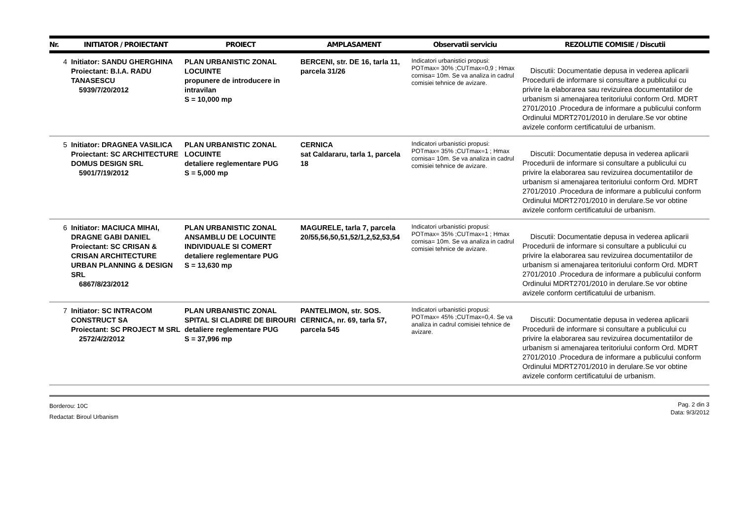| Nr. | INITIATOR / PROIECTANT | PROIECT | AMPLASAMENT | Observatii serviciu | REZOLUTIE COMISIE / Discutii |
| --- | --- | --- | --- | --- | --- |
| 4 | Initiator: SANDU GHERGHINA Proiectant: B.I.A. RADU TANASESCU 5939/7/20/2012 | PLAN URBANISTIC ZONAL LOCUINTE propunere de introducere in intravilan S = 10,000 mp | BERCENI, str. DE 16, tarla 11, parcela 31/26 | Indicatori urbanistici propusi: POTmax= 30% ;CUTmax=0,9 ; Hmax cornisa= 10m. Se va analiza in cadrul comisiei tehnice de avizare. | Discutii: Documentatie depusa in vederea aplicarii Procedurii de informare si consultare a publicului cu privire la elaborarea sau revizuirea documentatiilor de urbanism si amenajarea teritoriului conform Ord. MDRT 2701/2010 .Procedura de informare a publicului conform Ordinului MDRT2701/2010 in derulare.Se vor obtine avizele conform certificatului de urbanism. |
| 5 | Initiator: DRAGNEA VASILICA Proiectant: SC ARCHITECTURE DOMUS DESIGN SRL 5901/7/19/2012 | PLAN URBANISTIC ZONAL LOCUINTE detaliere reglementare PUG S = 5,000 mp | CERNICA sat Caldararu, tarla 1, parcela 18 | Indicatori urbanistici propusi: POTmax= 35% ;CUTmax=1 ; Hmax cornisa= 10m. Se va analiza in cadrul comisiei tehnice de avizare. | Discutii: Documentatie depusa in vederea aplicarii Procedurii de informare si consultare a publicului cu privire la elaborarea sau revizuirea documentatiilor de urbanism si amenajarea teritoriului conform Ord. MDRT 2701/2010 .Procedura de informare a publicului conform Ordinului MDRT2701/2010 in derulare.Se vor obtine avizele conform certificatului de urbanism. |
| 6 | Initiator: MACIUCA MIHAI, DRAGNE GABI DANIEL Proiectant: SC CRISAN & CRISAN ARCHITECTURE URBAN PLANNING & DESIGN SRL 6867/8/23/2012 | PLAN URBANISTIC ZONAL ANSAMBLU DE LOCUINTE INDIVIDUALE SI COMERT detaliere reglementare PUG S = 13,630 mp | MAGURELE, tarla 7, parcela 20/55,56,50,51,52/1,2,52,53,54 | Indicatori urbanistici propusi: POTmax= 35% ;CUTmax=1 ; Hmax cornisa= 10m. Se va analiza in cadrul comisiei tehnice de avizare. | Discutii: Documentatie depusa in vederea aplicarii Procedurii de informare si consultare a publicului cu privire la elaborarea sau revizuirea documentatiilor de urbanism si amenajarea teritoriului conform Ord. MDRT 2701/2010 .Procedura de informare a publicului conform Ordinului MDRT2701/2010 in derulare.Se vor obtine avizele conform certificatului de urbanism. |
| 7 | Initiator: SC INTRACOM CONSTRUCT SA Proiectant: SC PROJECT M SRL 2572/4/2/2012 | PLAN URBANISTIC ZONAL SPITAL SI CLADIRE DE BIROURI detaliere reglementare PUG S = 37,996 mp | PANTELIMON, str. SOS. CERNICA, nr. 69, tarla 57, parcela 545 | Indicatori urbanistici propusi: POTmax= 45% ;CUTmax=0,4. Se va analiza in cadrul comisiei tehnice de avizare. | Discutii: Documentatie depusa in vederea aplicarii Procedurii de informare si consultare a publicului cu privire la elaborarea sau revizuirea documentatiilor de urbanism si amenajarea teritoriului conform Ord. MDRT 2701/2010 .Procedura de informare a publicului conform Ordinului MDRT2701/2010 in derulare.Se vor obtine avizele conform certificatului de urbanism. |
Borderou: 10C
Redactat: Biroul Urbanism
Pag. 2 din 3
Data: 9/3/2012